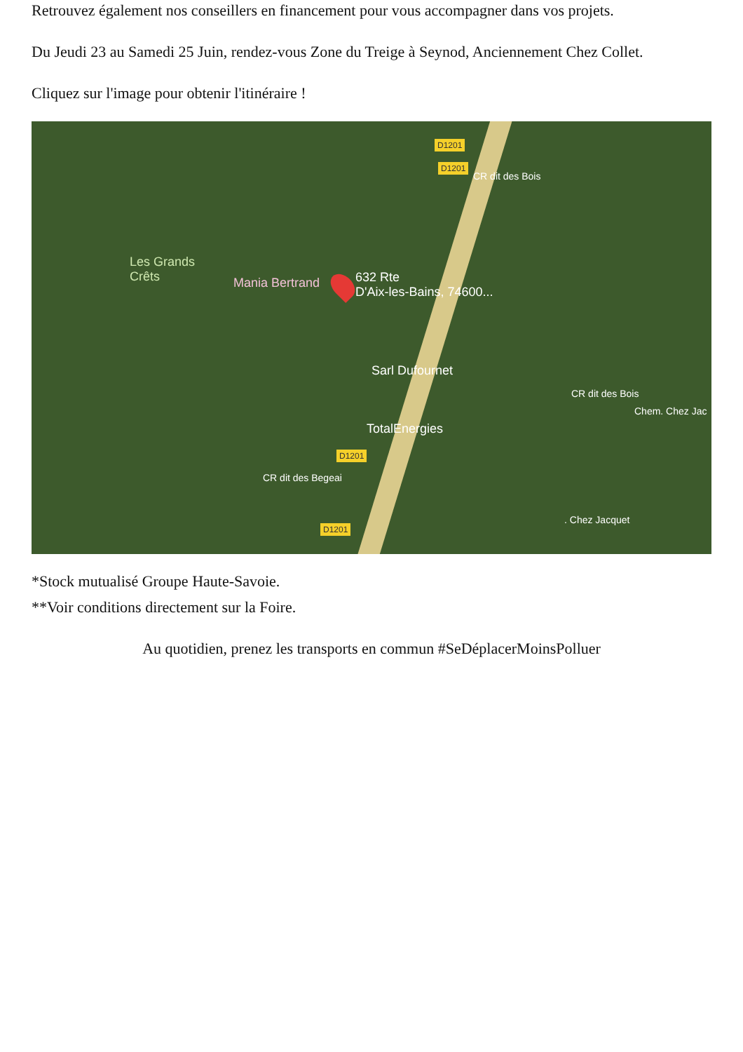Retrouvez également nos conseillers en financement pour vous accompagner dans vos projets.
Du Jeudi 23 au Samedi 25 Juin, rendez-vous Zone du Treige à Seynod, Anciennement Chez Collet.
Cliquez sur l'image pour obtenir l'itinéraire !
Les Grands
Crêts
Mania Bertrand
632 Rte
D'Aix-les-Bains, 74600...
Sarl Dufournet
TotalEnergies
D1201
D1201
D1201
D1201
CR dit des Bois
CR dit des Bois
Chem. Chez Jac
CR dit des Begeai
. Chez Jacquet
*Stock mutualisé Groupe Haute-Savoie.
**Voir conditions directement sur la Foire.
Au quotidien, prenez les transports en commun #SeDéplacerMoinsPolluer